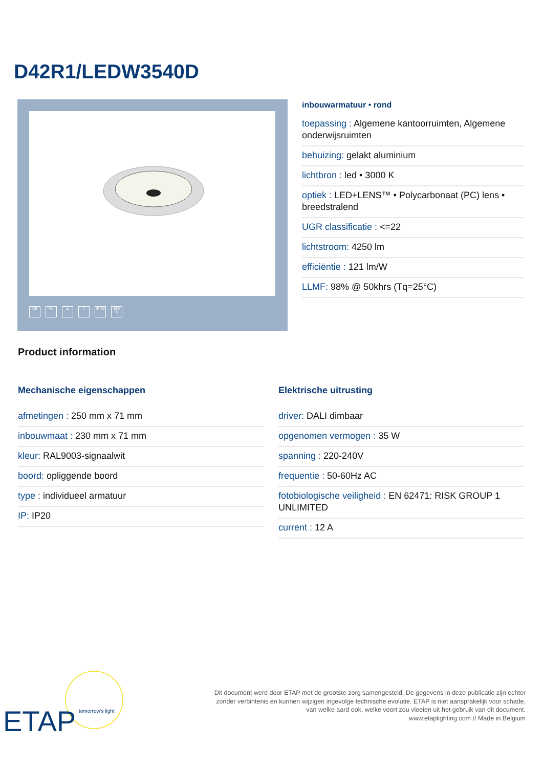D42R1/LEDW3540D
CE ⋘ ▲ □ IP 20 850 °C
inbouwarmatuur • rond
toepassing : Algemene kantoorruimten, Algemene onderwijsruimten
behuizing: gelakt aluminium
lichtbron : led • 3000 K
optiek : LED+LENS™ • Polycarbonaat (PC) lens • breedstralend
UGR classificatie : <=22
lichtstroom: 4250 lm
efficiëntie : 121 lm/W
LLMF: 98% @ 50khrs (Tq=25°C)
Product information
Mechanische eigenschappen
afmetingen : 250 mm x 71 mm
inbouwmaat : 230 mm x 71 mm
kleur: RAL9003-signaalwit
boord: opliggende boord
type : individueel armatuur
IP: IP20
Elektrische uitrusting
driver: DALI dimbaar
opgenomen vermogen : 35 W
spanning : 220-240V
frequentie : 50-60Hz AC
fotobiologische veiligheid : EN 62471: RISK GROUP 1 UNLIMITED
current : 12 A
ETAP
tomorrow's light
Dit document werd door ETAP met de grootste zorg samengesteld. De gegevens in deze publicatie zijn echter
zonder verbintenis en kunnen wijzigen ingevolge technische evolutie. ETAP is niet aansprakelijk voor schade,
van welke aard ook, welke voort zou vloeien uit het gebruik van dit document.
www.etaplighting.com // Made in Belgium